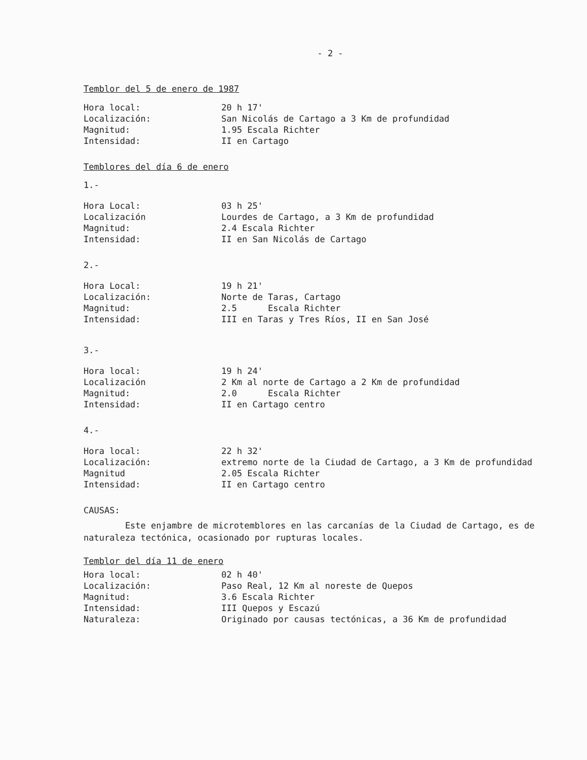- 2 -
Temblor del 5 de enero de 1987
| Hora local: | 20 h 17' |
| Localización: | San Nicolás de Cartago a 3 Km de profundidad |
| Magnitud: | 1.95 Escala Richter |
| Intensidad: | II en Cartago |
Temblores del día 6 de enero
1.-
| Hora Local: | 03 h 25' |
| Localización | Lourdes de Cartago, a 3 Km de profundidad |
| Magnitud: | 2.4 Escala Richter |
| Intensidad: | II en San Nicolás de Cartago |
2.-
| Hora Local: | 19 h 21' |
| Localización: | Norte de Taras, Cartago |
| Magnitud: | 2.5 Escala Richter |
| Intensidad: | III en Taras y Tres Ríos, II en San José |
3.-
| Hora local: | 19 h 24' |
| Localización | 2 Km al norte de Cartago a 2 Km de profundidad |
| Magnitud: | 2.0 Escala Richter |
| Intensidad: | II en Cartago centro |
4.-
| Hora local: | 22 h 32' |
| Localización: | extremo norte de la Ciudad de Cartago, a 3 Km de profundidad |
| Magnitud | 2.05 Escala Richter |
| Intensidad: | II en Cartago centro |
CAUSAS:
Este enjambre de microtemblores en las carcanías de la Ciudad de Cartago, es de naturaleza tectónica, ocasionado por rupturas locales.
Temblor del día 11 de enero
| Hora local: | 02 h 40' |
| Localización: | Paso Real, 12 Km al noreste de Quepos |
| Magnitud: | 3.6 Escala Richter |
| Intensidad: | III Quepos y Escazú |
| Naturaleza: | Originado por causas tectónicas, a 36 Km de profundidad |